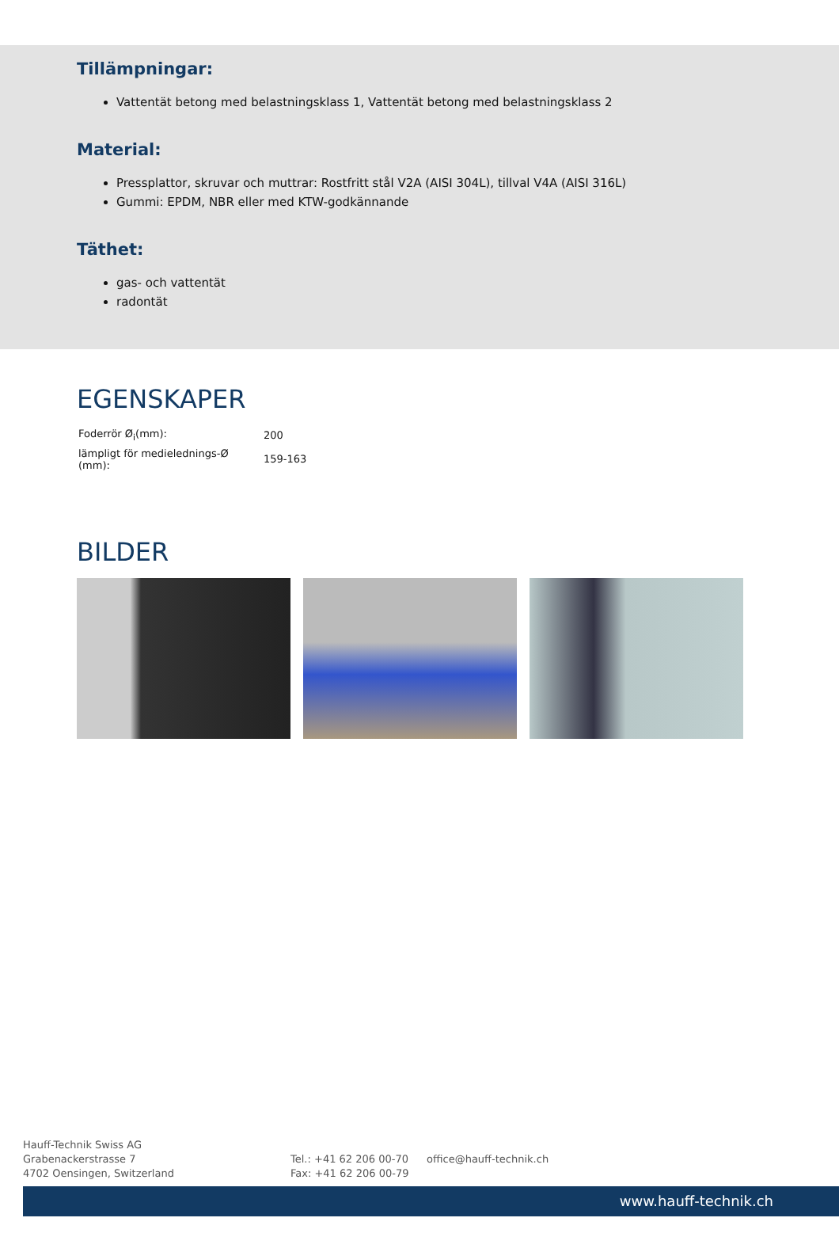Tillämpningar:
Vattentät betong med belastningsklass 1, Vattentät betong med belastningsklass 2
Material:
Pressplattor, skruvar och muttrar: Rostfritt stål V2A (AISI 304L), tillval V4A (AISI 316L)
Gummi: EPDM, NBR eller med KTW-godkännande
Täthet:
gas- och vattentät
radontät
EGENSKAPER
| Foderrör Ø<sub>i</sub>(mm): | 200 |
| lämpligt för medielednings-Ø (mm): | 159-163 |
BILDER
Hauff-Technik Swiss AG
Grabenackerstrasse 7
4702 Oensingen, Switzerland
Tel.: +41 62 206 00-70
Fax: +41 62 206 00-79
office@hauff-technik.ch
www.hauff-technik.ch